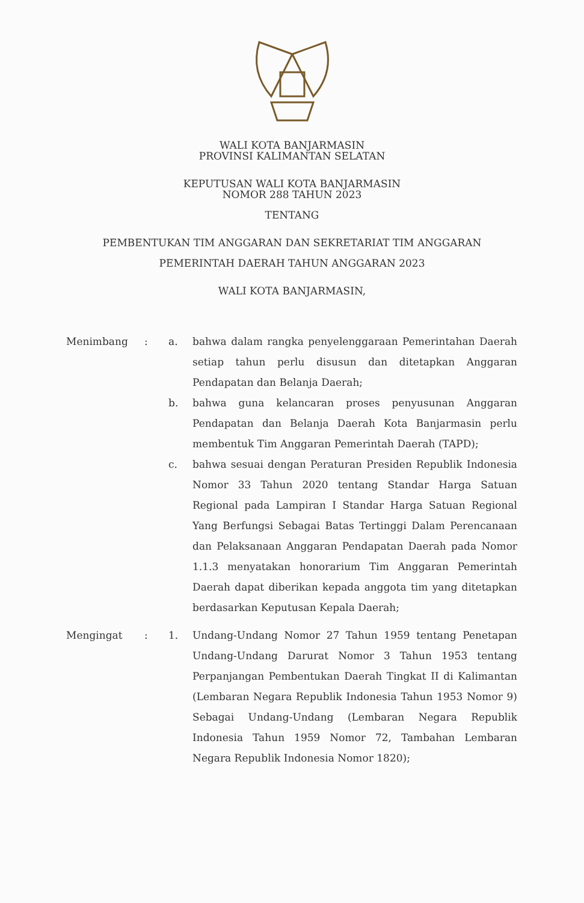WALI KOTA BANJARMASIN
PROVINSI KALIMANTAN SELATAN
KEPUTUSAN WALI KOTA BANJARMASIN
NOMOR 288 TAHUN 2023
TENTANG
PEMBENTUKAN TIM ANGGARAN DAN SEKRETARIAT TIM ANGGARAN
PEMERINTAH DAERAH TAHUN ANGGARAN 2023
WALI KOTA BANJARMASIN,
| Menimbang | : | a. | bahwa dalam rangka penyelenggaraan Pemerintahan Daerah setiap tahun perlu disusun dan ditetapkan Anggaran Pendapatan dan Belanja Daerah; |
| | | b. | bahwa guna kelancaran proses penyusunan Anggaran Pendapatan dan Belanja Daerah Kota Banjarmasin perlu membentuk Tim Anggaran Pemerintah Daerah (TAPD); |
| | | c. | bahwa sesuai dengan Peraturan Presiden Republik Indonesia Nomor 33 Tahun 2020 tentang Standar Harga Satuan Regional pada Lampiran I Standar Harga Satuan Regional Yang Berfungsi Sebagai Batas Tertinggi Dalam Perencanaan dan Pelaksanaan Anggaran Pendapatan Daerah pada Nomor 1.1.3 menyatakan honorarium Tim Anggaran Pemerintah Daerah dapat diberikan kepada anggota tim yang ditetapkan berdasarkan Keputusan Kepala Daerah; |
| Mengingat | : | 1. | Undang-Undang Nomor 27 Tahun 1959 tentang Penetapan Undang-Undang Darurat Nomor 3 Tahun 1953 tentang Perpanjangan Pembentukan Daerah Tingkat II di Kalimantan (Lembaran Negara Republik Indonesia Tahun 1953 Nomor 9) Sebagai Undang-Undang (Lembaran Negara Republik Indonesia Tahun 1959 Nomor 72, Tambahan Lembaran Negara Republik Indonesia Nomor 1820); |